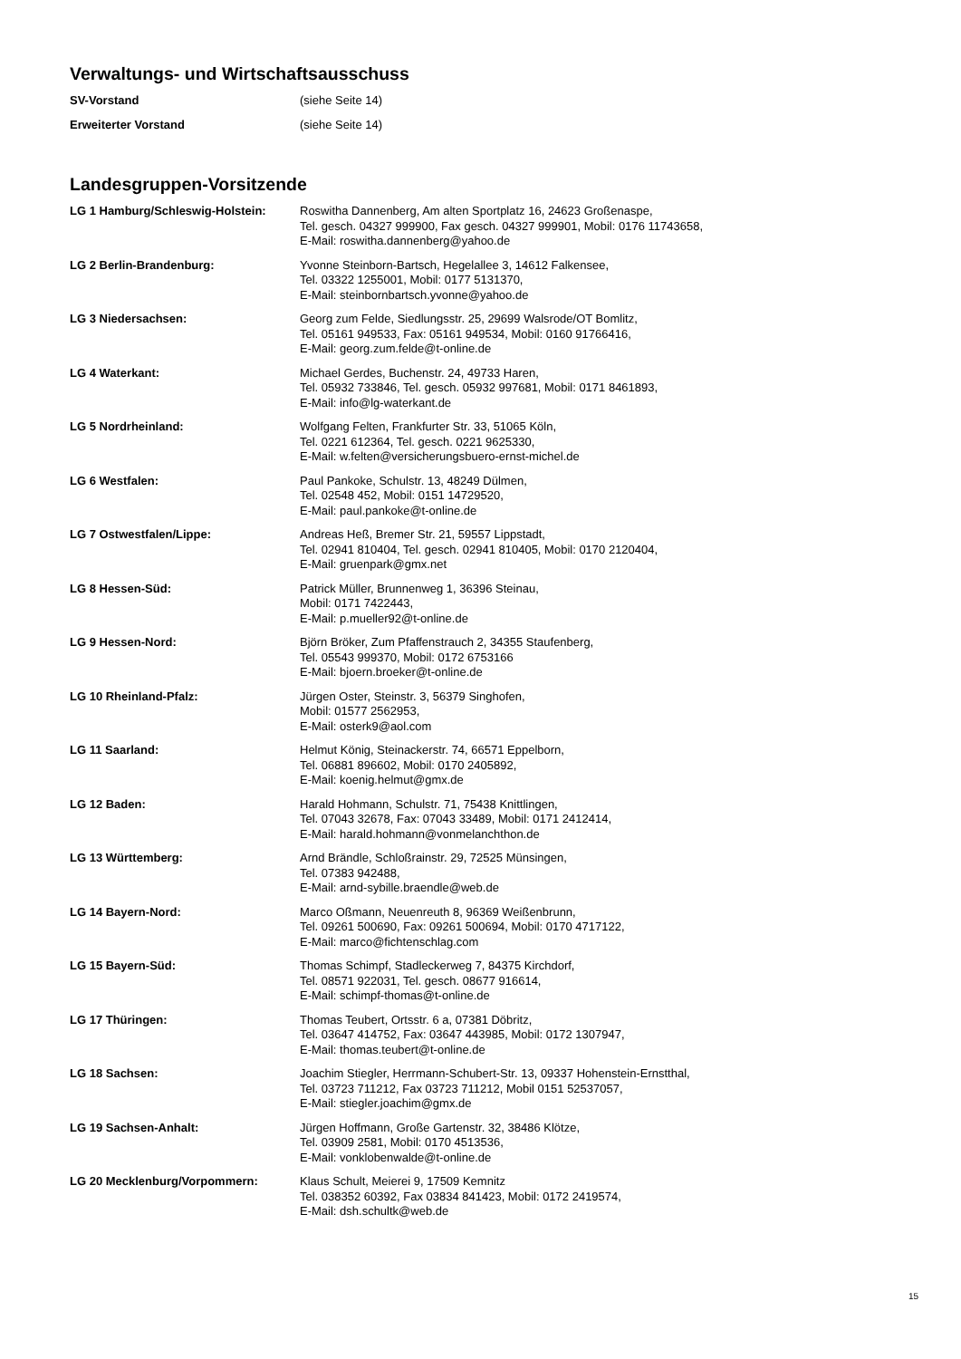Verwaltungs- und Wirtschaftsausschuss
SV-Vorstand (siehe Seite 14)
Erweiterter Vorstand (siehe Seite 14)
Landesgruppen-Vorsitzende
LG 1 Hamburg/Schleswig-Holstein: Roswitha Dannenberg, Am alten Sportplatz 16, 24623 Großenaspe,
Tel. gesch. 04327 999900, Fax gesch. 04327 999901, Mobil: 0176 11743658,
E-Mail: roswitha.dannenberg@yahoo.de
LG 2 Berlin-Brandenburg: Yvonne Steinborn-Bartsch, Hegelallee 3, 14612 Falkensee,
Tel. 03322 1255001, Mobil: 0177 5131370,
E-Mail: steinbornbartsch.yvonne@yahoo.de
LG 3 Niedersachsen: Georg zum Felde, Siedlungsstr. 25, 29699 Walsrode/OT Bomlitz,
Tel. 05161 949533, Fax: 05161 949534, Mobil: 0160 91766416,
E-Mail: georg.zum.felde@t-online.de
LG 4 Waterkant: Michael Gerdes, Buchenstr. 24, 49733 Haren,
Tel. 05932 733846, Tel. gesch. 05932 997681, Mobil: 0171 8461893,
E-Mail: info@lg-waterkant.de
LG 5 Nordrheinland: Wolfgang Felten, Frankfurter Str. 33, 51065 Köln,
Tel. 0221 612364, Tel. gesch. 0221 9625330,
E-Mail: w.felten@versicherungsbuero-ernst-michel.de
LG 6 Westfalen: Paul Pankoke, Schulstr. 13, 48249 Dülmen,
Tel. 02548 452, Mobil: 0151 14729520,
E-Mail: paul.pankoke@t-online.de
LG 7 Ostwestfalen/Lippe: Andreas Heß, Bremer Str. 21, 59557 Lippstadt,
Tel. 02941 810404, Tel. gesch. 02941 810405, Mobil: 0170 2120404,
E-Mail: gruenpark@gmx.net
LG 8 Hessen-Süd: Patrick Müller, Brunnenweg 1, 36396 Steinau,
Mobil: 0171 7422443,
E-Mail: p.mueller92@t-online.de
LG 9 Hessen-Nord: Björn Bröker, Zum Pfaffenstrauch 2, 34355 Staufenberg,
Tel. 05543 999370, Mobil: 0172 6753166
E-Mail: bjoern.broeker@t-online.de
LG 10 Rheinland-Pfalz: Jürgen Oster, Steinstr. 3, 56379 Singhofen,
Mobil: 01577 2562953,
E-Mail: osterk9@aol.com
LG 11 Saarland: Helmut König, Steinackerstr. 74, 66571 Eppelborn,
Tel. 06881 896602, Mobil: 0170 2405892,
E-Mail: koenig.helmut@gmx.de
LG 12 Baden: Harald Hohmann, Schulstr. 71, 75438 Knittlingen,
Tel. 07043 32678, Fax: 07043 33489, Mobil: 0171 2412414,
E-Mail: harald.hohmann@vonmelanchthon.de
LG 13 Württemberg: Arnd Brändle, Schloßrainstr. 29, 72525 Münsingen,
Tel. 07383 942488,
E-Mail: arnd-sybille.braendle@web.de
LG 14 Bayern-Nord: Marco Oßmann, Neuenreuth 8, 96369 Weißenbrunn,
Tel. 09261 500690, Fax: 09261 500694, Mobil: 0170 4717122,
E-Mail: marco@fichtenschlag.com
LG 15 Bayern-Süd: Thomas Schimpf, Stadleckerweg 7, 84375 Kirchdorf,
Tel. 08571 922031, Tel. gesch. 08677 916614,
E-Mail: schimpf-thomas@t-online.de
LG 17 Thüringen: Thomas Teubert, Ortsstr. 6 a, 07381 Döbritz,
Tel. 03647 414752, Fax: 03647 443985, Mobil: 0172 1307947,
E-Mail: thomas.teubert@t-online.de
LG 18 Sachsen: Joachim Stiegler, Herrmann-Schubert-Str. 13, 09337 Hohenstein-Ernstthal,
Tel. 03723 711212, Fax 03723 711212, Mobil 0151 52537057,
E-Mail: stiegler.joachim@gmx.de
LG 19 Sachsen-Anhalt: Jürgen Hoffmann, Große Gartenstr. 32, 38486 Klötze,
Tel. 03909 2581, Mobil: 0170 4513536,
E-Mail: vonklobenwalde@t-online.de
LG 20 Mecklenburg/Vorpommern: Klaus Schult, Meierei 9, 17509 Kemnitz
Tel. 038352 60392, Fax 03834 841423, Mobil: 0172 2419574,
E-Mail: dsh.schultk@web.de
15